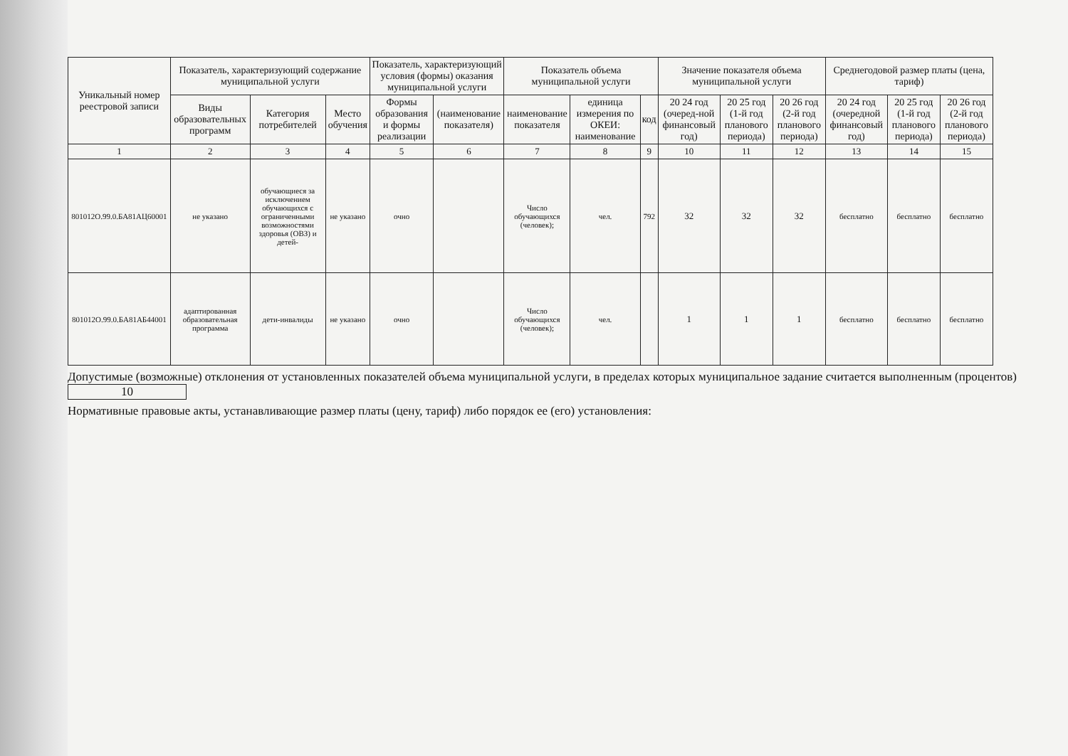| Уникальный номер реестровой записи | Показатель, характеризующий содержание муниципальной услуги | | | Показатель, характеризующий условия (формы) оказания муниципальной услуги | | Показатель объема муниципальной услуги | | | Значение показателя объема муниципальной услуги | | | Среднегодовой размер платы (цена, тариф) | | |
| --- | --- | --- | --- | --- | --- | --- | --- | --- | --- | --- | --- | --- | --- | --- |
| | Виды образовательных программ | Категория потребителей | Место обучения | Формы образования и формы реализации | (наименование показателя) | наименование показателя | единица измерения по ОКЕИ: наименование | код | 20 24 год (очеред-ной финансовый год) | 20 25 год (1-й год планового периода) | 20 26 год (2-й год планового периода) | 20 24 год (очередной финансовый год) | 20 25 год (1-й год планового периода) | 20 26 год (2-й год планового периода) |
| 1 | 2 | 3 | 4 | 5 | 6 | 7 | 8 | 9 | 10 | 11 | 12 | 13 | 14 | 15 |
| 801012О.99.0.БА81АЦ60001 | не указано | обучающиеся за исключением обучающихся с ограниченными возможностями здоровья (ОВЗ) и детей- | не указано | очно | | Число обучающихся (человек); | чел. | 792 | 32 | 32 | 32 | бесплатно | бесплатно | бесплатно |
| 801012О.99.0.БА81АБ44001 | адаптированная образовательная программа | дети-инвалиды | не указано | очно | | Число обучающихся (человек); | чел. | | 1 | 1 | 1 | бесплатно | бесплатно | бесплатно |
Допустимые (возможные) отклонения от установленных показателей объема муниципальной услуги, в пределах которых муниципальное задание считается выполненным (процентов) 10
Нормативные правовые акты, устанавливающие размер платы (цену, тариф) либо порядок ее (его) установления: